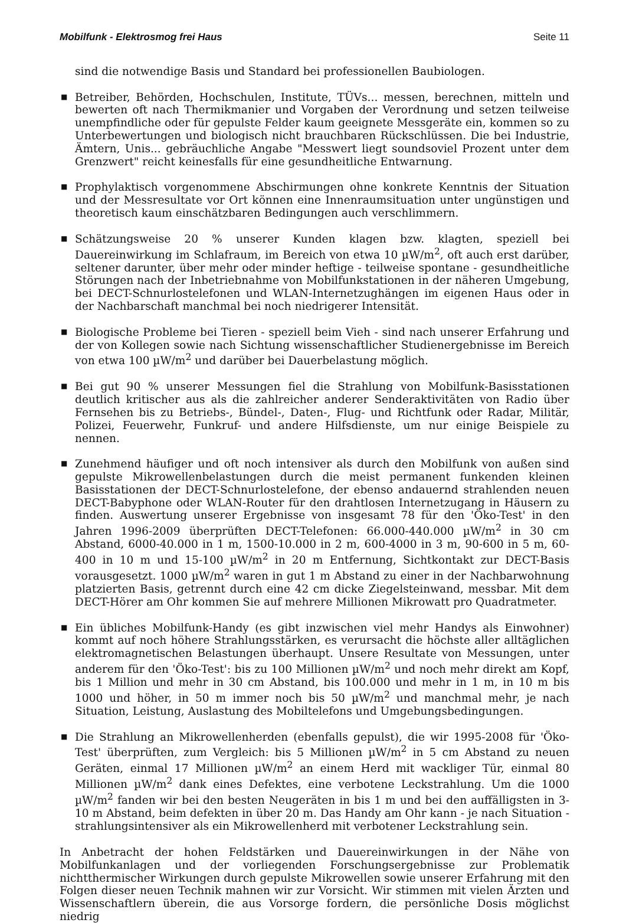Mobilfunk - Elektrosmog frei Haus Seite 11
sind die notwendige Basis und Standard bei professionellen Baubiologen.
■ Betreiber, Behörden, Hochschulen, Institute, TÜVs... messen, berechnen, mitteln und bewerten oft nach Thermikmanier und Vorgaben der Verordnung und setzen teilweise unempfindliche oder für gepulste Felder kaum geeignete Messgeräte ein, kommen so zu Unterbewertungen und biologisch nicht brauchbaren Rückschlüssen. Die bei Industrie, Ämtern, Unis... gebräuchliche Angabe "Messwert liegt soundsoviel Prozent unter dem Grenzwert" reicht keinesfalls für eine gesundheitliche Entwarnung.
■ Prophylaktisch vorgenommene Abschirmungen ohne konkrete Kenntnis der Situation und der Messresultate vor Ort können eine Innenraumsituation unter ungünstigen und theoretisch kaum einschätzbaren Bedingungen auch verschlimmern.
■ Schätzungsweise 20 % unserer Kunden klagen bzw. klagten, speziell bei Dauereinwirkung im Schlafraum, im Bereich von etwa 10 µW/m<sup>2</sup>, oft auch erst darüber, seltener darunter, über mehr oder minder heftige - teilweise spontane - gesundheitliche Störungen nach der Inbetriebnahme von Mobilfunkstationen in der näheren Umgebung, bei DECT-Schnurlostelefonen und WLAN-Internetzughängen im eigenen Haus oder in der Nachbarschaft manchmal bei noch niedrigerer Intensität.
■ Biologische Probleme bei Tieren - speziell beim Vieh - sind nach unserer Erfahrung und der von Kollegen sowie nach Sichtung wissenschaftlicher Studienergebnisse im Bereich von etwa 100 µW/m<sup>2</sup> und darüber bei Dauerbelastung möglich.
■ Bei gut 90 % unserer Messungen fiel die Strahlung von Mobilfunk-Basisstationen deutlich kritischer aus als die zahlreicher anderer Senderaktivitäten von Radio über Fernsehen bis zu Betriebs-, Bündel-, Daten-, Flug- und Richtfunk oder Radar, Militär, Polizei, Feuerwehr, Funkruf- und andere Hilfsdienste, um nur einige Beispiele zu nennen.
■ Zunehmend häufiger und oft noch intensiver als durch den Mobilfunk von außen sind gepulste Mikrowellenbelastungen durch die meist permanent funkenden kleinen Basisstationen der DECT-Schnurlostelefone, der ebenso andauernd strahlenden neuen DECT-Babyphone oder WLAN-Router für den drahtlosen Internetzugang in Häusern zu finden. Auswertung unserer Ergebnisse von insgesamt 78 für den 'Öko-Test' in den Jahren 1996-2009 überprüften DECT-Telefonen: 66.000-440.000 µW/m<sup>2</sup> in 30 cm Abstand, 6000-40.000 in 1 m, 1500-10.000 in 2 m, 600-4000 in 3 m, 90-600 in 5 m, 60-400 in 10 m und 15-100 µW/m<sup>2</sup> in 20 m Entfernung, Sichtkontakt zur DECT-Basis vorausgesetzt. 1000 µW/m<sup>2</sup> waren in gut 1 m Abstand zu einer in der Nachbarwohnung platzierten Basis, getrennt durch eine 42 cm dicke Ziegelsteinwand, messbar. Mit dem DECT-Hörer am Ohr kommen Sie auf mehrere Millionen Mikrowatt pro Quadratmeter.
■ Ein übliches Mobilfunk-Handy (es gibt inzwischen viel mehr Handys als Einwohner) kommt auf noch höhere Strahlungsstärken, es verursacht die höchste aller alltäglichen elektromagnetischen Belastungen überhaupt. Unsere Resultate von Messungen, unter anderem für den 'Öko-Test': bis zu 100 Millionen µW/m<sup>2</sup> und noch mehr direkt am Kopf, bis 1 Million und mehr in 30 cm Abstand, bis 100.000 und mehr in 1 m, in 10 m bis 1000 und höher, in 50 m immer noch bis 50 µW/m<sup>2</sup> und manchmal mehr, je nach Situation, Leistung, Auslastung des Mobiltelefons und Umgebungsbedingungen.
■ Die Strahlung an Mikrowellenherden (ebenfalls gepulst), die wir 1995-2008 für 'Öko-Test' überprüften, zum Vergleich: bis 5 Millionen µW/m<sup>2</sup> in 5 cm Abstand zu neuen Geräten, einmal 17 Millionen µW/m<sup>2</sup> an einem Herd mit wackliger Tür, einmal 80 Millionen µW/m<sup>2</sup> dank eines Defektes, eine verbotene Leckstrahlung. Um die 1000 µW/m<sup>2</sup> fanden wir bei den besten Neugeräten in bis 1 m und bei den auffälligsten in 3-10 m Abstand, beim defekten in über 20 m. Das Handy am Ohr kann - je nach Situation - strahlungsintensiver als ein Mikrowellenherd mit verbotener Leckstrahlung sein.
In Anbetracht der hohen Feldstärken und Dauereinwirkungen in der Nähe von Mobilfunkanlagen und der vorliegenden Forschungsergebnisse zur Problematik nichtthermischer Wirkungen durch gepulste Mikrowellen sowie unserer Erfahrung mit den Folgen dieser neuen Technik mahnen wir zur Vorsicht. Wir stimmen mit vielen Ärzten und Wissenschaftlern überein, die aus Vorsorge fordern, die persönliche Dosis möglichst niedrig